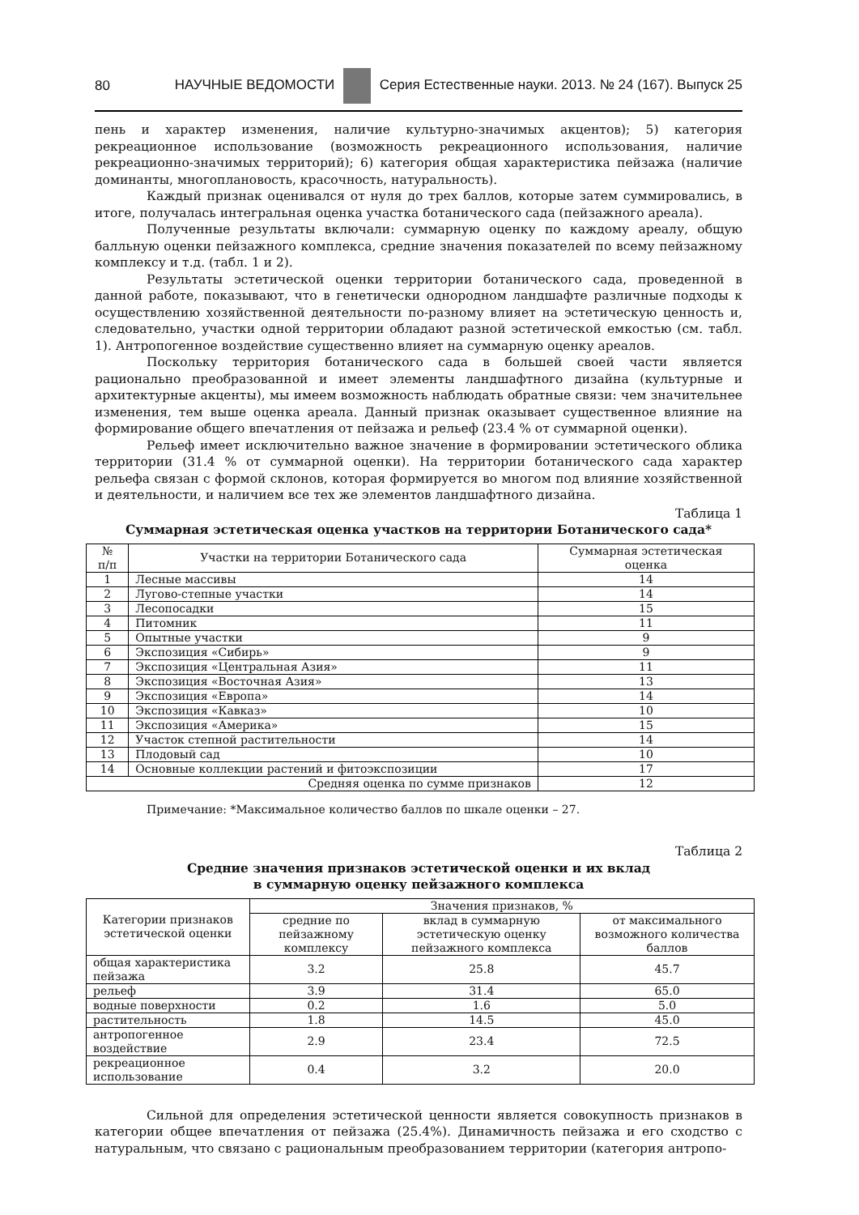80 НАУЧНЫЕ ВЕДОМОСТИ Серия Естественные науки. 2013. № 24 (167). Выпуск 25
пень и характер изменения, наличие культурно-значимых акцентов); 5) категория рекреационное использование (возможность рекреационного использования, наличие рекреационно-значимых территорий); 6) категория общая характеристика пейзажа (наличие доминанты, многоплановость, красочность, натуральность).
Каждый признак оценивался от нуля до трех баллов, которые затем суммировались, в итоге, получалась интегральная оценка участка ботанического сада (пейзажного ареала).
Полученные результаты включали: суммарную оценку по каждому ареалу, общую балльную оценки пейзажного комплекса, средние значения показателей по всему пейзажному комплексу и т.д. (табл. 1 и 2).
Результаты эстетической оценки территории ботанического сада, проведенной в данной работе, показывают, что в генетически однородном ландшафте различные подходы к осуществлению хозяйственной деятельности по-разному влияет на эстетическую ценность и, следовательно, участки одной территории обладают разной эстетической емкостью (см. табл. 1). Антропогенное воздействие существенно влияет на суммарную оценку ареалов.
Поскольку территория ботанического сада в большей своей части является рационально преобразованной и имеет элементы ландшафтного дизайна (культурные и архитектурные акценты), мы имеем возможность наблюдать обратные связи: чем значительнее изменения, тем выше оценка ареала. Данный признак оказывает существенное влияние на формирование общего впечатления от пейзажа и рельеф (23.4 % от суммарной оценки).
Рельеф имеет исключительно важное значение в формировании эстетического облика территории (31.4 % от суммарной оценки). На территории ботанического сада характер рельефа связан с формой склонов, которая формируется во многом под влияние хозяйственной и деятельности, и наличием все тех же элементов ландшафтного дизайна.
Таблица 1
Суммарная эстетическая оценка участков на территории Ботанического сада*
| № п/п | Участки на территории Ботанического сада | Суммарная эстетическая оценка |
| --- | --- | --- |
| 1 | Лесные массивы | 14 |
| 2 | Лугово-степные участки | 14 |
| 3 | Лесопосадки | 15 |
| 4 | Питомник | 11 |
| 5 | Опытные участки | 9 |
| 6 | Экспозиция «Сибирь» | 9 |
| 7 | Экспозиция «Центральная Азия» | 11 |
| 8 | Экспозиция «Восточная Азия» | 13 |
| 9 | Экспозиция «Европа» | 14 |
| 10 | Экспозиция «Кавказ» | 10 |
| 11 | Экспозиция «Америка» | 15 |
| 12 | Участок степной растительности | 14 |
| 13 | Плодовый сад | 10 |
| 14 | Основные коллекции растений и фитоэкспозиции | 17 |
| Средняя оценка по сумме признаков | | 12 |
Примечание: *Максимальное количество баллов по шкале оценки – 27.
Таблица 2
Средние значения признаков эстетической оценки и их вклад
в суммарную оценку пейзажного комплекса
| Категории признаков эстетической оценки | Значения признаков, % | | |
| --- | --- | --- | --- |
| | средние по пейзажному комплексу | вклад в суммарную эстетическую оценку пейзажного комплекса | от максимального возможного количества баллов |
| общая характеристика пейзажа | 3.2 | 25.8 | 45.7 |
| рельеф | 3.9 | 31.4 | 65.0 |
| водные поверхности | 0.2 | 1.6 | 5.0 |
| растительность | 1.8 | 14.5 | 45.0 |
| антропогенное воздействие | 2.9 | 23.4 | 72.5 |
| рекреационное использование | 0.4 | 3.2 | 20.0 |
Сильной для определения эстетической ценности является совокупность признаков в категории общее впечатления от пейзажа (25.4%). Динамичность пейзажа и его сходство с натуральным, что связано с рациональным преобразованием территории (категория антропо-